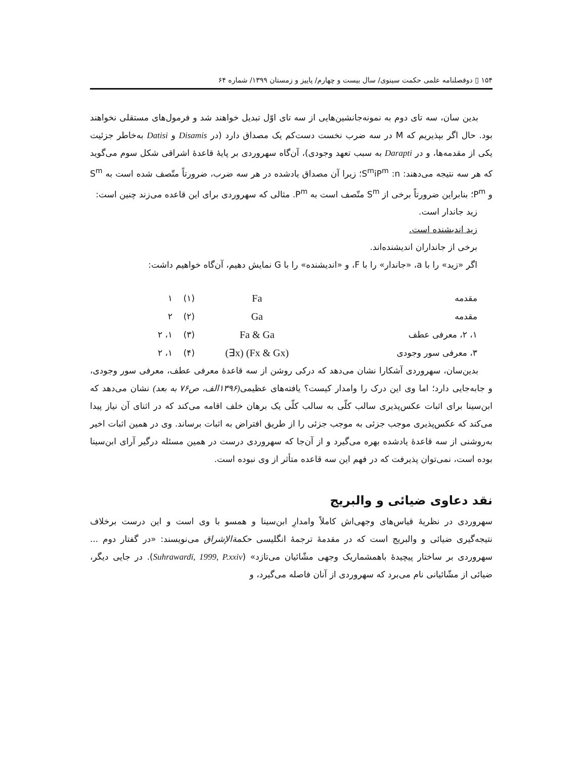۱۵۴ ▯ دوفصلنامه علمی حکمت سینوی/ سال بیست و چهارم/ پاییز و زمستان ۱۳۹۹/ شماره ۶۴
بدین سان، سه تای دوم به نمونه‌جانشین‌هایی از سه تای اوّل تبدیل خواهند شد و فرمول‌های مستقلی نخواهند بود. حال اگر بپذیریم که M در سه ضرب نخست دست‌کم یک مصداق دارد (در Disamis و Datisi به‌خاطر جزئیت یکی از مقدمه‌ها، و در Darapti به سبب تعهد وجودی)، آن‌گاه سهروردی بر پایهٔ قاعدهٔ اشراقی شکل سوم می‌گوید که هر سه نتیجه می‌دهند: S<sup>m</sup>iP<sup>m</sup> :n؛ زیرا آن مصداق یادشده در هر سه ضرب، ضرورتاً متّصف شده است به S<sup>m</sup> و P<sup>m</sup>؛ بنابراین ضرورتاً برخی از S<sup>m</sup> متّصف است به P<sup>m</sup>. مثالی که سهروردی برای این قاعده می‌زند چنین است:
زید جاندار است.
زید اندیشنده است.
برخی از جانداران اندیشنده‌اند.
اگر «زید» را با a، «جاندار» را با F، و «اندیشنده» را با G نمایش دهیم، آن‌گاه خواهیم داشت:
| مقدمه | Fa | (۱) | ۱ |
| مقدمه | Ga | (۲) | ۲ |
| ۱، ۲، معرفی عطف | Fa & Ga | (۳) | ۱، ۲ |
| ۳، معرفی سور وجودی | (∃x) (Fx & Gx) | (۴) | ۱، ۲ |
بدین‌سان، سهروردی آشکارا نشان می‌دهد که درکی روشن از سه قاعدهٔ معرفی عطف، معرفی سور وجودی، و جابه‌جایی دارد؛ اما وی این درک را وامدار کیست؟ یافته‌های عظیمی(۱۳۹۶الف، ص۷۶ به بعد) نشان می‌دهد که ابن‌سینا برای اثبات عکس‌پذیری سالب کلّی به سالب کلّی یک برهان خلف اقامه می‌کند که در اثنای آن نیاز پیدا می‌کند که عکس‌پذیری موجب جزئی به موجب جزئی را از طریق افتراض به اثبات برساند. وی در همین اثبات اخیر به‌روشنی از سه قاعدهٔ یادشده بهره می‌گیرد و از آن‌جا که سهروردی درست در همین مسئله درگیر آرای ابن‌سینا بوده است، نمی‌توان پذیرفت که در فهم این سه قاعده متأثر از وی نبوده است.
نقد دعاوی ضیائی و والبریج
سهروردی در نظریهٔ قیاس‌های وجهی‌اش کاملاً وامدارِ ابن‌سینا و همسو با وی است و این درست برخلاف نتیجه‌گیری ضیائی و والبریج است که در مقدمهٔ ترجمهٔ انگلیسی حکمة‌الإشراق می‌نویسند: «در گفتار دوم ... سهروردی بر ساختار پیچیدهٔ باهمشماریک وجهی مشّائیان می‌تازد» (Suhrawardī, 1999, P.xxiv). در جایی دیگر، ضیائی از مشّائیانی نام می‌برد که سهروردی از آنان فاصله می‌گیرد، و